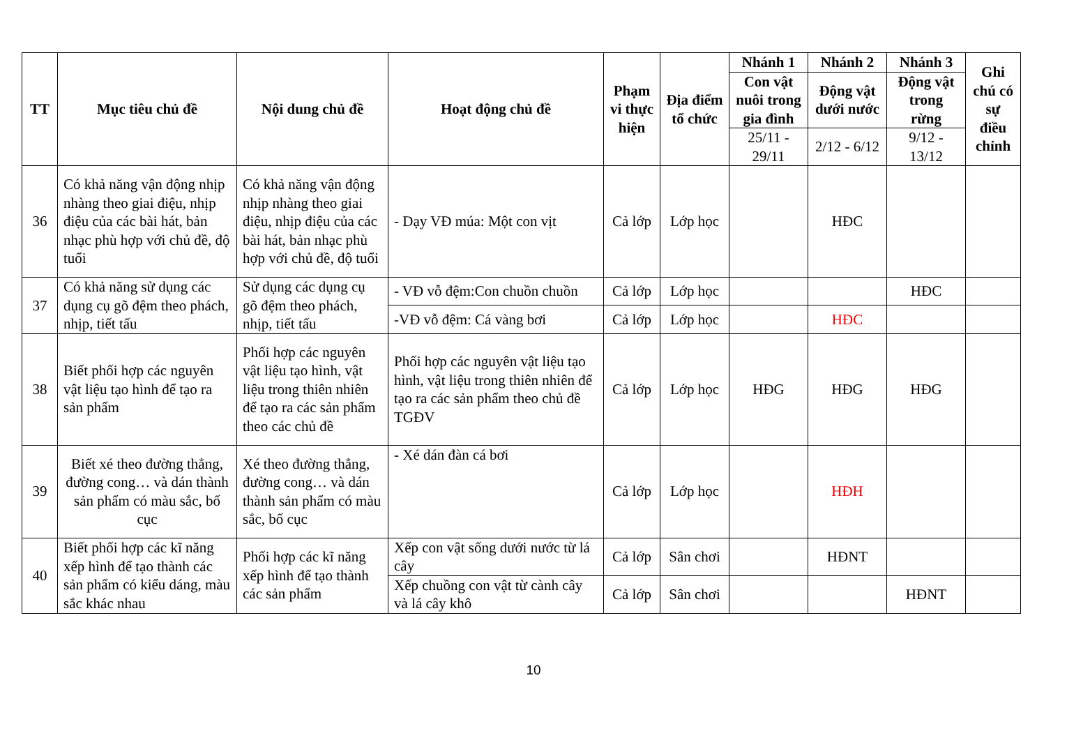| TT | Mục tiêu chủ đề | Nội dung chủ đề | Hoạt động chủ đề | Phạm vi thực hiện | Địa điểm tổ chức | Nhánh 1 | Nhánh 2 | Nhánh 3 | Ghi chú có sự điều chỉnh |
| --- | --- | --- | --- | --- | --- | --- | --- | --- | --- |
| | | | | | | Con vật nuôi trong gia đình | Động vật dưới nước | Động vật trong rừng | |
| | | | | | | 25/11 - 29/11 | 2/12 - 6/12 | 9/12 - 13/12 | |
| 36 | Có khả năng vận động nhịp nhàng theo giai điệu, nhịp điệu của các bài hát, bản nhạc phù hợp với chủ đề, độ tuổi | Có khả năng vận động nhịp nhàng theo giai điệu, nhịp điệu của các bài hát, bản nhạc phù hợp với chủ đề, độ tuổi | - Dạy VĐ múa: Một con vịt | Cả lớp | Lớp học | | HĐC | | |
| 37 | Có khả năng sử dụng các dụng cụ gõ đệm theo phách, nhịp, tiết tấu | Sử dụng các dụng cụ gõ đệm theo phách, nhịp, tiết tấu | - VĐ vỗ đệm:Con chuồn chuồn | Cả lớp | Lớp học | | | HĐC | |
| | | | -VĐ vỗ đệm: Cá vàng bơi | Cả lớp | Lớp học | | HĐC | | |
| 38 | Biết phối hợp các nguyên vật liệu tạo hình để tạo ra sản phẩm | Phối hợp các nguyên vật liệu tạo hình, vật liệu trong thiên nhiên để tạo ra các sản phẩm theo các chủ đề | Phối hợp các nguyên vật liệu tạo hình, vật liệu trong thiên nhiên để tạo ra các sản phẩm theo chủ đề TGĐV | Cả lớp | Lớp học | HĐG | HĐG | HĐG | |
| 39 | Biết xé theo đường thẳng, đường cong… và dán thành sản phẩm có màu sắc, bố cục | Xé theo đường thẳng, đường cong… và dán thành sản phẩm có màu sắc, bố cục | - Xé dán đàn cá bơi | Cả lớp | Lớp học | | HĐH | | |
| 40 | Biết phối hợp các kĩ năng xếp hình để tạo thành các sản phẩm có kiểu dáng, màu sắc khác nhau | Phối hợp các kĩ năng xếp hình để tạo thành các sản phẩm | Xếp con vật sống dưới nước từ lá cây | Cả lớp | Sân chơi | | HĐNT | | |
| | | | Xếp chuồng con vật từ cành cây và lá cây khô | Cả lớp | Sân chơi | | | HĐNT | |
10